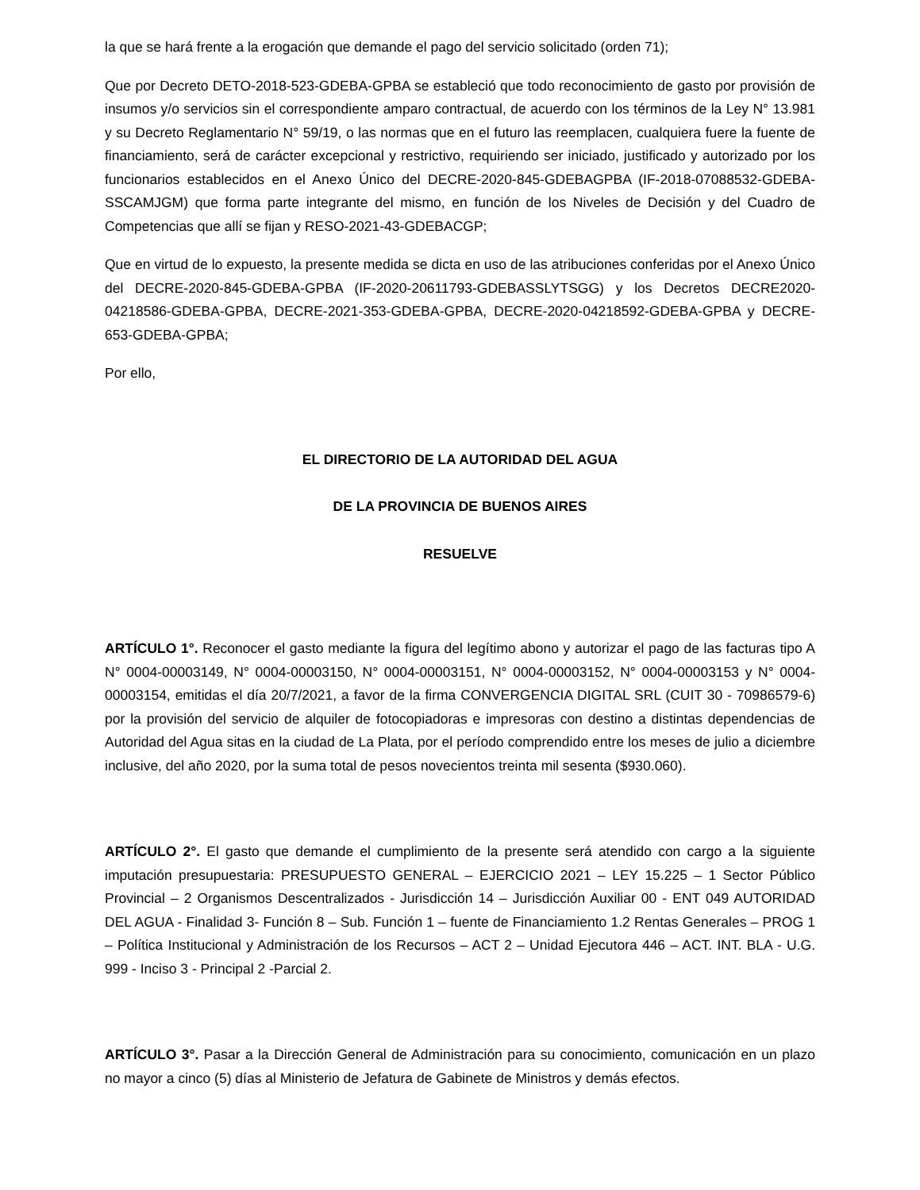la que se hará frente a la erogación que demande el pago del servicio solicitado (orden 71);
Que por Decreto DETO-2018-523-GDEBA-GPBA se estableció que todo reconocimiento de gasto por provisión de insumos y/o servicios sin el correspondiente amparo contractual, de acuerdo con los términos de la Ley N° 13.981 y su Decreto Reglamentario N° 59/19, o las normas que en el futuro las reemplacen, cualquiera fuere la fuente de financiamiento, será de carácter excepcional y restrictivo, requiriendo ser iniciado, justificado y autorizado por los funcionarios establecidos en el Anexo Único del DECRE-2020-845-GDEBAGPBA (IF-2018-07088532-GDEBA- SSCAMJGM) que forma parte integrante del mismo, en función de los Niveles de Decisión y del Cuadro de Competencias que allí se fijan y RESO-2021-43-GDEBACGP;
Que en virtud de lo expuesto, la presente medida se dicta en uso de las atribuciones conferidas por el Anexo Único del DECRE-2020-845-GDEBA-GPBA (IF-2020-20611793-GDEBASSLYTSGG) y los Decretos DECRE2020-04218586-GDEBA-GPBA, DECRE-2021-353-GDEBA-GPBA, DECRE-2020-04218592-GDEBA-GPBA y DECRE-653-GDEBA-GPBA;
Por ello,
EL DIRECTORIO DE LA AUTORIDAD DEL AGUA
DE LA PROVINCIA DE BUENOS AIRES
RESUELVE
ARTÍCULO 1°. Reconocer el gasto mediante la figura del legítimo abono y autorizar el pago de las facturas tipo A N° 0004-00003149, N° 0004-00003150, N° 0004-00003151, N° 0004-00003152, N° 0004-00003153 y N° 0004- 00003154, emitidas el día 20/7/2021, a favor de la firma CONVERGENCIA DIGITAL SRL (CUIT 30 - 70986579-6) por la provisión del servicio de alquiler de fotocopiadoras e impresoras con destino a distintas dependencias de Autoridad del Agua sitas en la ciudad de La Plata, por el período comprendido entre los meses de julio a diciembre inclusive, del año 2020, por la suma total de pesos novecientos treinta mil sesenta ($930.060).
ARTÍCULO 2°. El gasto que demande el cumplimiento de la presente será atendido con cargo a la siguiente imputación presupuestaria: PRESUPUESTO GENERAL – EJERCICIO 2021 – LEY 15.225 – 1 Sector Público Provincial – 2 Organismos Descentralizados - Jurisdicción 14 – Jurisdicción Auxiliar 00 - ENT 049 AUTORIDAD DEL AGUA - Finalidad 3- Función 8 – Sub. Función 1 – fuente de Financiamiento 1.2 Rentas Generales – PROG 1 – Política Institucional y Administración de los Recursos – ACT 2 – Unidad Ejecutora 446 – ACT. INT. BLA - U.G. 999 - Inciso 3 - Principal 2 -Parcial 2.
ARTÍCULO 3°. Pasar a la Dirección General de Administración para su conocimiento, comunicación en un plazo no mayor a cinco (5) días al Ministerio de Jefatura de Gabinete de Ministros y demás efectos.